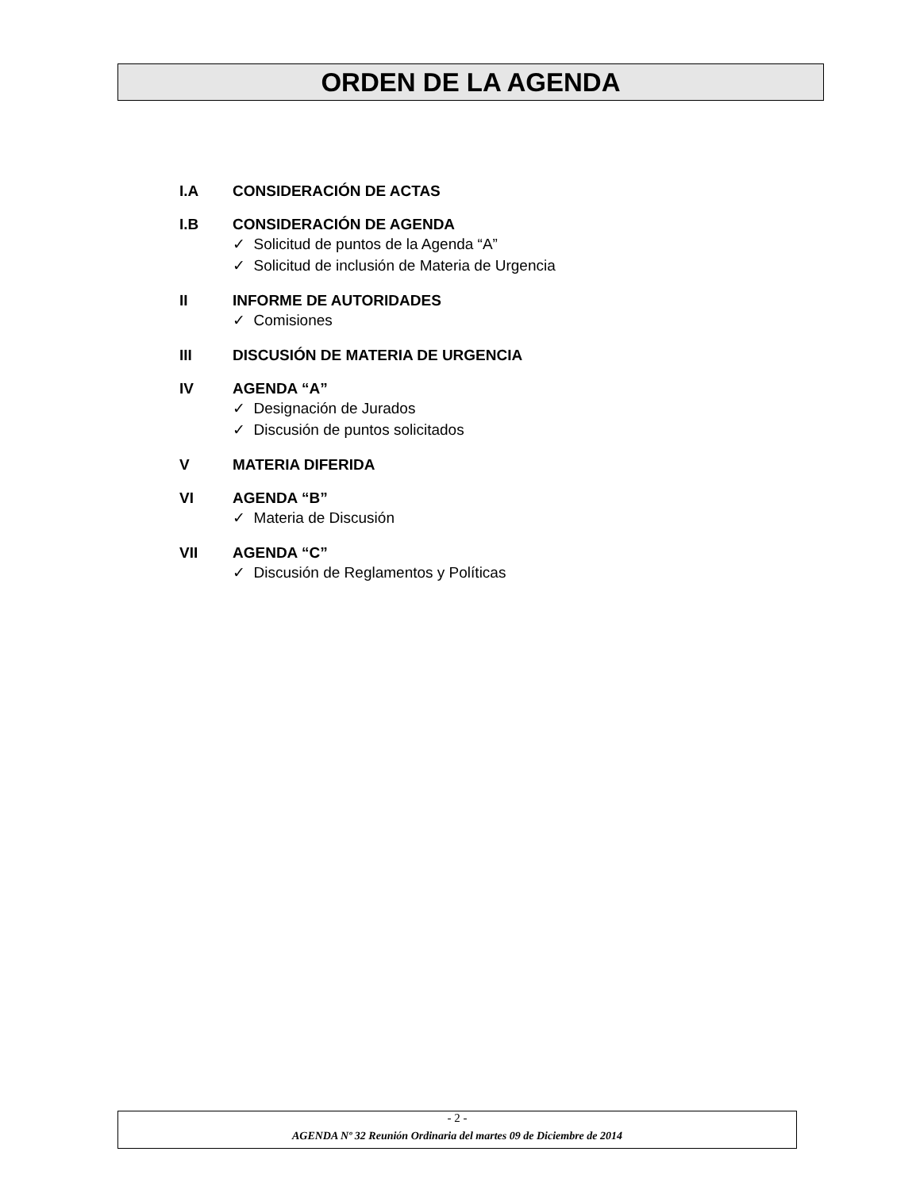ORDEN DE LA AGENDA
I.A CONSIDERACIÓN DE ACTAS
I.B CONSIDERACIÓN DE AGENDA
✓ Solicitud de puntos de la Agenda “A”
✓ Solicitud de inclusión de Materia de Urgencia
II INFORME DE AUTORIDADES
✓ Comisiones
III DISCUSIÓN DE MATERIA DE URGENCIA
IV AGENDA “A”
✓ Designación de Jurados
✓ Discusión de puntos solicitados
V MATERIA DIFERIDA
VI AGENDA “B”
✓ Materia de Discusión
VII AGENDA “C”
✓ Discusión de Reglamentos y Políticas
- 2 -
AGENDA Nº 32 Reunión Ordinaria del martes 09 de Diciembre de 2014